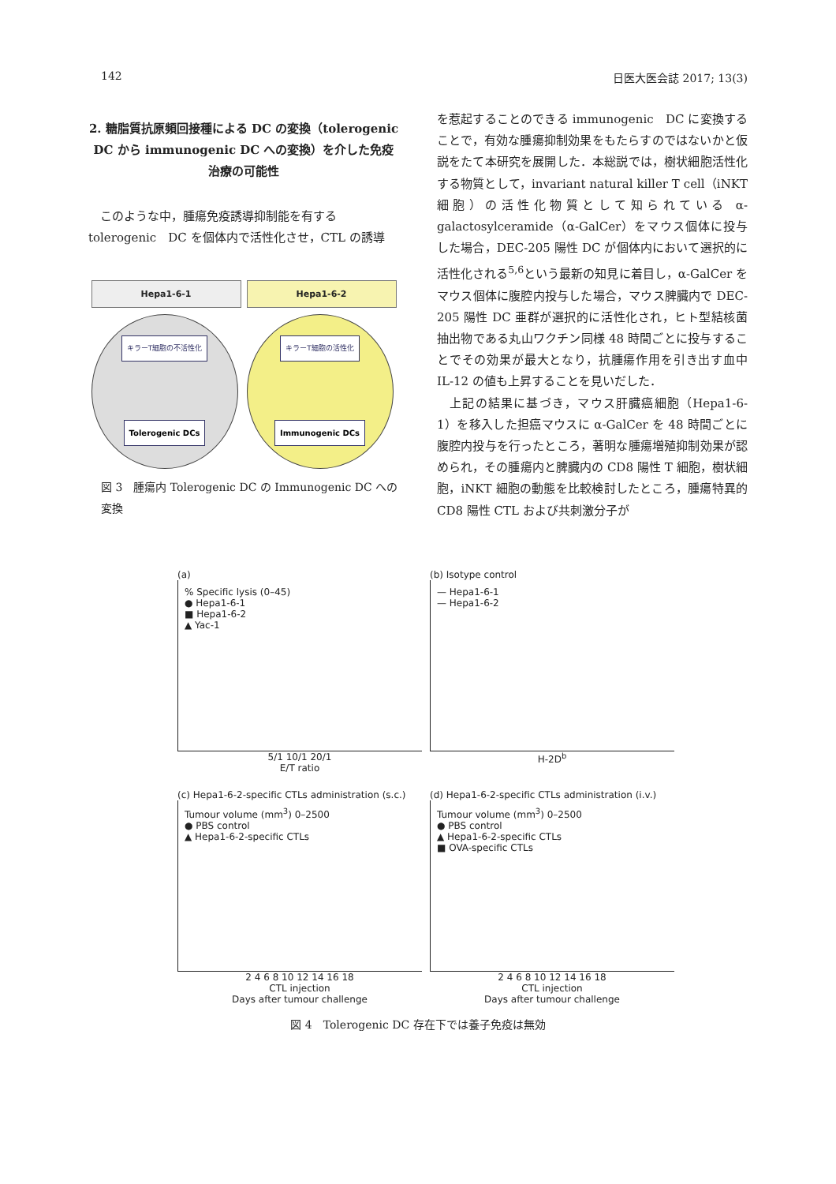142 日医大医会誌 2017; 13(3)
2. 糖脂質抗原頻回接種による DC の変換（tolerogenic DC から immunogenic DC への変換）を介した免疫治療の可能性
　このような中，腫瘍免疫誘導抑制能を有する tolerogenic　DC を個体内で活性化させ，CTL の誘導
Hepa1-6-1
キラーT細胞の不活性化
Tolerogenic DCs
Hepa1-6-2
キラーT細胞の活性化
Immunogenic DCs
図 3　腫瘍内 Tolerogenic DC の Immunogenic DC への変換
を惹起することのできる immunogenic　DC に変換することで，有効な腫瘍抑制効果をもたらすのではないかと仮説をたて本研究を展開した．本総説では，樹状細胞活性化する物質として，invariant natural killer T cell（iNKT 細胞）の活性化物質として知られている α-galactosylceramide（α-GalCer）をマウス個体に投与した場合，DEC-205 陽性 DC が個体内において選択的に活性化される<sup>5,6</sup>という最新の知見に着目し，α-GalCer をマウス個体に腹腔内投与した場合，マウス脾臓内で DEC-205 陽性 DC 亜群が選択的に活性化され，ヒト型結核菌抽出物である丸山ワクチン同様 48 時間ごとに投与することでその効果が最大となり，抗腫瘍作用を引き出す血中 IL-12 の値も上昇することを見いだした．
　上記の結果に基づき，マウス肝臓癌細胞（Hepa1-6-1）を移入した担癌マウスに α-GalCer を 48 時間ごとに腹腔内投与を行ったところ，著明な腫瘍増殖抑制効果が認められ，その腫瘍内と脾臓内の CD8 陽性 T 細胞，樹状細胞，iNKT 細胞の動態を比較検討したところ，腫瘍特異的 CD8 陽性 CTL および共刺激分子が
(a)
% Specific lysis (0–45)
● Hepa1-6-1
■ Hepa1-6-2
▲ Yac-1
5/1 10/1 20/1
E/T ratio
(b) Isotype control
— Hepa1-6-1
— Hepa1-6-2
H-2D<sup>b</sup>
(c) Hepa1-6-2-specific CTLs administration (s.c.)
Tumour volume (mm<sup>3</sup>) 0–2500
● PBS control
▲ Hepa1-6-2-specific CTLs
2 4 6 8 10 12 14 16 18
CTL injection
Days after tumour challenge
(d) Hepa1-6-2-specific CTLs administration (i.v.)
Tumour volume (mm<sup>3</sup>) 0–2500
● PBS control
▲ Hepa1-6-2-specific CTLs
■ OVA-specific CTLs
2 4 6 8 10 12 14 16 18
CTL injection
Days after tumour challenge
図 4　Tolerogenic DC 存在下では養子免疫は無効